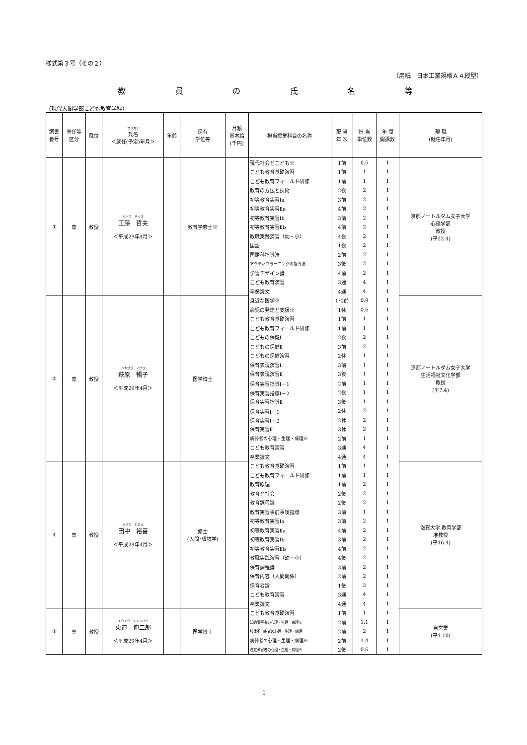様式第３号（その２）
（用紙　日本工業規格Ａ４縦型）
教員の氏名等
（現代人間学部こども教育学科）
| 調書 番号 | 専任等 区分 | 職位 | フリガナ 氏名 ＜就任(予定)年月＞ | 年齢 | 保有 学位等 | 月額 基本給 (千円) | 担当授業科目の名称 | 配 当 年 次 | 担 当 単位数 | 年 間 開講数 | 現 職 (就任年月) |
| --- | --- | --- | --- | --- | --- | --- | --- | --- | --- | --- | --- |
| ① | 専 | 教授 | クドウ テツオ 工藤 哲夫 ＜平成29年4月＞ | | 教育学修士※ | | 現代社会とこども※ | 1前 | 0.5 | 1 | 京都ノートルダム女子大学 心理学部 教授 (平22.4) |
| | | | | | | | こども教育基礎演習 | 1前 | 1 | 1 | |
| | | | | | | | こども教育フィールド研修 | 1前 | 1 | 1 | |
| | | | | | | | 教育の方法と技術 | 2後 | 2 | 1 | |
| | | | | | | | 初等教育実習Ⅰa | 3前 | 2 | 1 | |
| | | | | | | | 初等教育実習Ⅱa | 4前 | 2 | 1 | |
| | | | | | | | 初等教育実習Ⅰb | 3前 | 2 | 1 | |
| | | | | | | | 初等教育実習Ⅱb | 4前 | 2 | 1 | |
| | | | | | | | 教職実践演習（幼・小） | 4後 | 2 | 1 | |
| | | | | | | | 国語 | 1後 | 2 | 1 | |
| | | | | | | | 国語科指導法 | 2前 | 2 | 1 | |
| | | | | | | | アクティブラーニングの指導法 | 3後 | 2 | 1 | |
| | | | | | | | 学習デザイン論 | 4前 | 2 | 1 | |
| | | | | | | | こども教育演習 | 3通 | 4 | 1 | |
| | | | | | | | 卒業論文 | 4通 | 4 | 1 | |
| ② | 専 | 教授 | ハギワラ ノブコ 萩原 暢子 ＜平成29年4月＞ | | 医学博士 | | 身近な医学※ | 1･2前 | 0.9 | 1 | 京都ノートルダム女子大学 生活福祉文化学部 教授 (平7.4) |
| | | | | | | | 病児の発達と支援※ | 1休 | 0.6 | 1 | |
| | | | | | | | こども教育基礎演習 | 1前 | 1 | 1 | |
| | | | | | | | こども教育フィールド研修 | 1前 | 1 | 1 | |
| | | | | | | | こどもの保健Ⅰ | 2後 | 2 | 1 | |
| | | | | | | | こどもの保健Ⅱ | 3前 | 2 | 1 | |
| | | | | | | | こどもの保健演習 | 2休 | 1 | 1 | |
| | | | | | | | 保育表現演習Ⅰ | 3前 | 1 | 1 | |
| | | | | | | | 保育表現演習Ⅱ | 3後 | 1 | 1 | |
| | | | | | | | 保育実習指導Ⅰ－1 | 2前 | 1 | 1 | |
| | | | | | | | 保育実習指導Ⅰ－2 | 2後 | 1 | 1 | |
| | | | | | | | 保育実習指導Ⅱ | 3後 | 1 | 1 | |
| | | | | | | | 保育実習Ⅰ－1 | 2休 | 2 | 1 | |
| | | | | | | | 保育実習Ⅰ－2 | 2休 | 2 | 1 | |
| | | | | | | | 保育実習Ⅱ | 3休 | 2 | 1 | |
| | | | | | | | 病弱者の心理・生理・病理※ | 2前 | 1 | 1 | |
| | | | | | | | こども教育演習 | 3通 | 4 | 1 | |
| | | | | | | | 卒業論文 | 4通 | 4 | 1 | |
| 4 | 専 | 教授 | タナカ ヒロキ 田中 裕喜 ＜平成29年4月＞ | | 修士 (人間･環境学) | | こども教育基礎演習 | 1前 | 1 | 1 | 滋賀大学 教育学部 准教授 (平16.4) |
| | | | | | | | こども教育フィールド研修 | 1前 | 1 | 1 | |
| | | | | | | | 教育原理 | 1前 | 2 | 1 | |
| | | | | | | | 教育と社会 | 2後 | 2 | 1 | |
| | | | | | | | 教育課程論 | 2後 | 2 | 1 | |
| | | | | | | | 教育実習事前事後指導 | 3前 | 1 | 1 | |
| | | | | | | | 初等教育実習Ⅰa | 3前 | 2 | 1 | |
| | | | | | | | 初等教育実習Ⅱa | 4前 | 2 | 1 | |
| | | | | | | | 初等教育実習Ⅰb | 3前 | 2 | 1 | |
| | | | | | | | 初等教育実習Ⅱb | 4前 | 2 | 1 | |
| | | | | | | | 教職実践演習（幼・小） | 4後 | 2 | 1 | |
| | | | | | | | 保育課程論 | 3前 | 2 | 1 | |
| | | | | | | | 保育内容（人間関係） | 2前 | 2 | 1 | |
| | | | | | | | 保育者論 | 1後 | 2 | 1 | |
| | | | | | | | こども教育演習 | 3通 | 4 | 1 | |
| | | | | | | | 卒業論文 | 4通 | 4 | 1 | |
| ③ | 専 | 教授 | トウドウ シンジロウ 東道 伸二郎 ＜平成29年4月＞ | | 医学博士 | | こども教育基礎演習 | 1前 | 1 | 1 | 自営業 (平1.10) |
| | | | | | | | 知的障害者の心理・生理・病理※ | 2前 | 1.1 | 1 | |
| | | | | | | | 肢体不自由者の心理・生理・病理 | 2前 | 2 | 1 | |
| | | | | | | | 病弱者の心理・生理・病理※ | 2前 | 1.4 | 1 | |
| | | | | | | | 聴覚障害者の心理・生理・病理※ | 2後 | 0.6 | 1 | |
1